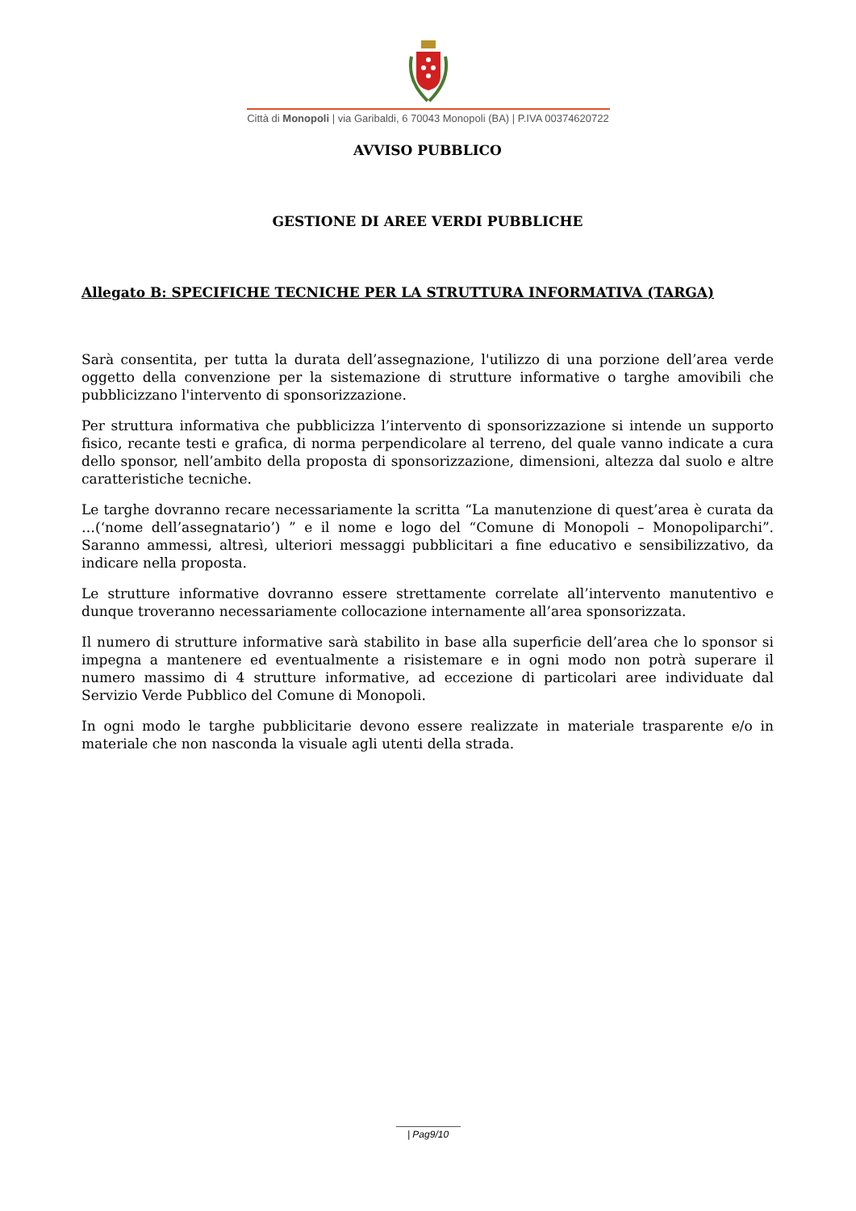Città di Monopoli | via Garibaldi, 6 70043 Monopoli (BA) | P.IVA 00374620722
AVVISO PUBBLICO
GESTIONE DI AREE VERDI PUBBLICHE
Allegato B: SPECIFICHE TECNICHE PER LA STRUTTURA INFORMATIVA (TARGA)
Sarà consentita, per tutta la durata dell’assegnazione, l'utilizzo di una porzione dell’area verde oggetto della convenzione per la sistemazione di strutture informative o targhe amovibili che pubblicizzano l'intervento di sponsorizzazione.
Per struttura informativa che pubblicizza l’intervento di sponsorizzazione si intende un supporto fisico, recante testi e grafica, di norma perpendicolare al terreno, del quale vanno indicate a cura dello sponsor, nell’ambito della proposta di sponsorizzazione, dimensioni, altezza dal suolo e altre caratteristiche tecniche.
Le targhe dovranno recare necessariamente la scritta “La manutenzione di quest’area è curata da …(‘nome dell’assegnatario’) ” e il nome e logo del “Comune di Monopoli – Monopoliparchi”. Saranno ammessi, altresì, ulteriori messaggi pubblicitari a fine educativo e sensibilizzativo, da indicare nella proposta.
Le strutture informative dovranno essere strettamente correlate all’intervento manutentivo e dunque troveranno necessariamente collocazione internamente all’area sponsorizzata.
Il numero di strutture informative sarà stabilito in base alla superficie dell’area che lo sponsor si impegna a mantenere ed eventualmente a risistemare e in ogni modo non potrà superare il numero massimo di 4 strutture informative, ad eccezione di particolari aree individuate dal Servizio Verde Pubblico del Comune di Monopoli.
In ogni modo le targhe pubblicitarie devono essere realizzate in materiale trasparente e/o in materiale che non nasconda la visuale agli utenti della strada.
| Pag9/10